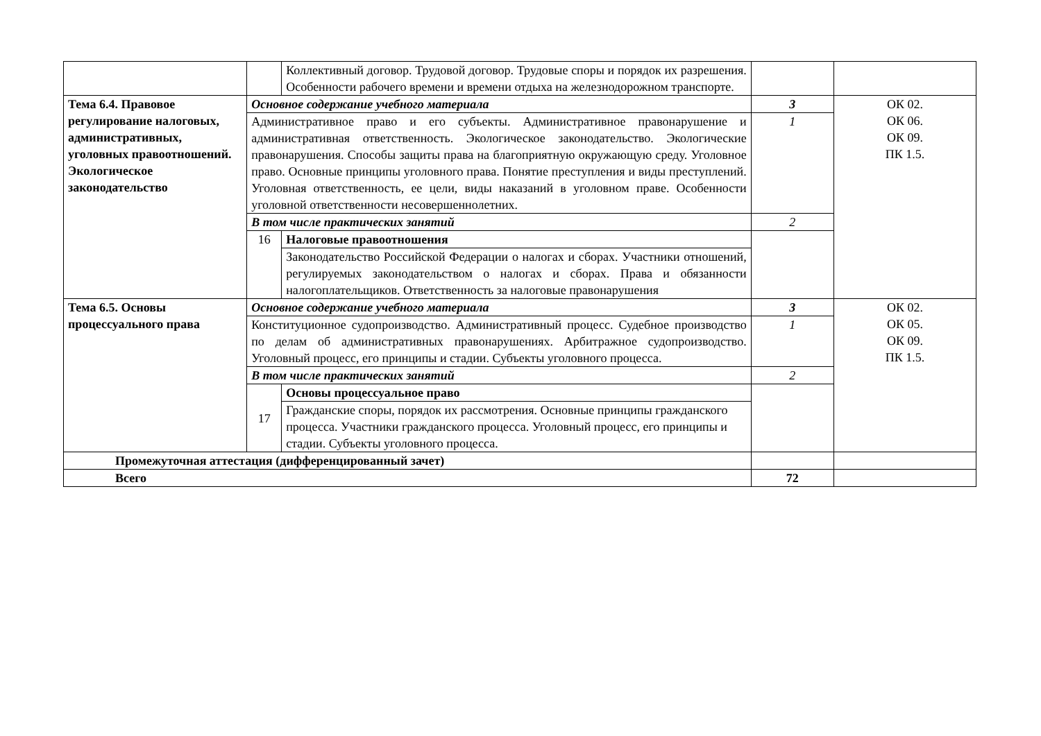| | | Коллективный договор. Трудовой договор. Трудовые споры и порядок их разрешения. Особенности рабочего времени и времени отдыха на железнодорожном транспорте. | | |
| Тема 6.4. Правовое регулирование налоговых, административных, уголовных правоотношений. Экологическое законодательство | Основное содержание учебного материала | | 3 | ОК 02. ОК 06. ОК 09. ПК 1.5. |
| | Административное право и его субъекты. Административное правонарушение и административная ответственность. Экологическое законодательство. Экологические правонарушения. Способы защиты права на благоприятную окружающую среду. Уголовное право. Основные принципы уголовного права. Понятие преступления и виды преступлений. Уголовная ответственность, ее цели, виды наказаний в уголовном праве. Особенности уголовной ответственности несовершеннолетних. | | 1 | |
| | В том числе практических занятий | | 2 | |
| | 16 | Налоговые правоотношения | | |
| | | Законодательство Российской Федерации о налогах и сборах. Участники отношений, регулируемых законодательством о налогах и сборах. Права и обязанности налогоплательщиков. Ответственность за налоговые правонарушения | | |
| Тема 6.5. Основы процессуального права | Основное содержание учебного материала | | 3 | ОК 02. ОК 05. ОК 09. ПК 1.5. |
| | Конституционное судопроизводство. Административный процесс. Судебное производство по делам об административных правонарушениях. Арбитражное судопроизводство. Уголовный процесс, его принципы и стадии. Субъекты уголовного процесса. | | 1 | |
| | В том числе практических занятий | | 2 | |
| | 17 | Основы процессуальное право | | |
| | | Гражданские споры, порядок их рассмотрения. Основные принципы гражданского процесса. Участники гражданского процесса. Уголовный процесс, его принципы и стадии. Субъекты уголовного процесса. | | |
| Промежуточная аттестация (дифференцированный зачет) | | | | |
| Всего | | | 72 | |